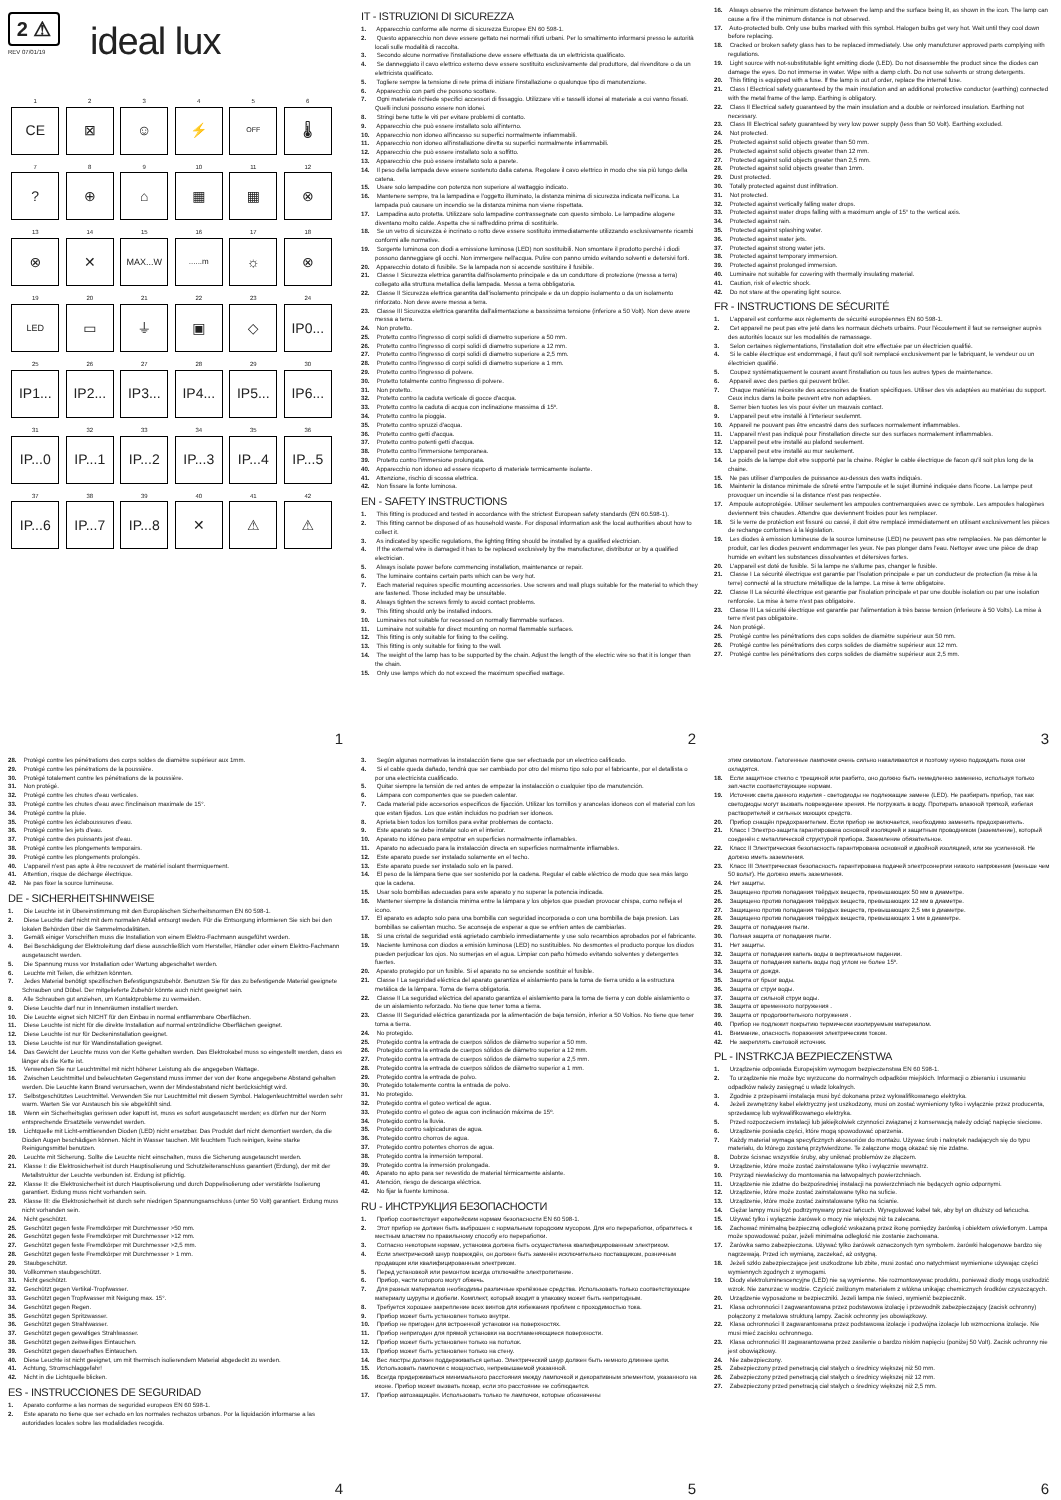2 ⚠
ideal lux
REV 07/01/19
1
CE
2
⊠
3
☺
4
⚡
5
OFF
6
🌡
7
?
8
⊕
9
⌂
10
▦
11
▦
12
⊗
13
⊗
14
✕
15
MAX...W
16
......m
17
☼
18
⊗
19
LED
20
▭
21
⏚
22
▣
23
◇
24
IP0...
25
IP1...
26
IP2...
27
IP3...
28
IP4...
29
IP5...
30
IP6...
31
IP...0
32
IP...1
33
IP...2
34
IP...3
35
IP...4
36
IP...5
37
IP...6
38
IP...7
39
IP...8
40
✕
41
⚠
42
⚠
1
IT - ISTRUZIONI DI SICUREZZA
1. Apparecchio conforme alle norme di sicurezza Europee EN 60 598-1.
2. Questo apparecchio non deve essere gettato nei normali rifiuti urbani. Per lo smaltimento informarsi presso le autorità locali sulle modalità di raccolta.
3. Secondo alcune normative l'installazione deve essere effettuata da un elettricista qualificato.
4. Se danneggiato il cavo elettrico esterno deve essere sostituito esclusivamente dal produttore, dal rivenditore o da un elettricista qualificato.
5. Togliere sempre la tensione di rete prima di iniziare l'installazione o qualunque tipo di manutenzione.
6. Apparecchio con parti che possono scottare.
7. Ogni materiale richiede specifici accessori di fissaggio. Utilizzare viti e tasselli idonei al materiale a cui vanno fissati. Quelli inclusi possono essere non idonei.
8. Stringi bene tutte le viti per evitare problemi di contatto.
9. Apparecchio che può essere installato solo all'interno.
10. Apparecchio non idoneo all'incasso su superfici normalmente infiammabili.
11. Apparecchio non idoneo all'installazione diretta su superfici normalmente infiammabili.
12. Apparecchio che può essere installato solo a soffitto.
13. Apparecchio che può essere installato solo a parete.
14. Il peso della lampada deve essere sostenuto dalla catena. Regolare il cavo elettrico in modo che sia più lungo della catena.
15. Usare solo lampadine con potenza non superiore al wattaggio indicato.
16. Mantenere sempre, tra la lampadina e l'oggetto illuminato, la distanza minima di sicurezza indicata nell'icona. La lampada può causare un incendio se la distanza minima non viene rispettata.
17. Lampadina auto protetta. Utilizzare solo lampadine contrassegnate con questo simbolo. Le lampadine alogene diventano molto calde. Aspetta che si raffreddino prima di sostituirle.
18. Se un vetro di sicurezza è incrinato o rotto deve essere sostituito immediatamente utilizzando esclusivamente ricambi conformi alle normative.
19. Sorgente luminosa con diodi a emissione luminosa (LED) non sostituibili. Non smontare il prodotto perché i diodi possono danneggiare gli occhi. Non immergere nell'acqua. Pulire con panno umido evitando solventi e detersivi forti.
20. Apparecchio dotato di fusibile. Se la lampada non si accende sostituire il fusibile.
21. Classe I Sicurezza elettrica garantita dall'isolamento principale e da un conduttore di protezione (messa a terra) collegato alla struttura metallica della lampada. Messa a terra obbligatoria.
22. Classe II Sicurezza elettrica garantita dall'isolamento principale e da un doppio isolamento o da un isolamento rinforzato. Non deve avere messa a terra.
23. Classe III Sicurezza elettrica garantita dall'alimentazione a bassissima tensione (inferiore a 50 Volt). Non deve avere messa a terra.
24. Non protetto.
25. Protetto contro l'ingresso di corpi solidi di diametro superiore a 50 mm.
26. Protetto contro l'ingresso di corpi solidi di diametro superiore a 12 mm.
27. Protetto contro l'ingresso di corpi solidi di diametro superiore a 2,5 mm.
28. Protetto contro l'ingresso di corpi solidi di diametro superiore a 1 mm.
29. Protetto contro l'ingresso di polvere.
30. Protetto totalmente contro l'ingresso di polvere.
31. Non protetto.
32. Protetto contro la caduta verticale di gocce d'acqua.
33. Protetto contro la caduta di acqua con inclinazione massima di 15º.
34. Protetto contro la pioggia.
35. Protetto contro spruzzi d'acqua.
36. Protetto contro getti d'acqua.
37. Protetto contro potenti getti d'acqua.
38. Protetto contro l'immersione temporanea.
39. Protetto contro l'immersione prolungata.
40. Apparecchio non idoneo ad essere ricoperto di materiale termicamente isolante.
41. Attenzione, rischio di scossa elettrica.
42. Non fissare la fonte luminosa.
EN - SAFETY INSTRUCTIONS
1. This fitting is produced and tested in accordance with the strictest European safety standards (EN 60.598-1).
2. This fitting cannot be disposed of as household waste. For disposal information ask the local authorities about how to collect it.
3. As indicated by specific regulations, the lighting fitting should be installed by a qualified electrician.
4. If the external wire is damaged it has to be replaced exclusively by the manufacturer, distributor or by a qualified electrician.
5. Always isolate power before commencing installation, maintenance or repair.
6. The luminaire contains certain parts which can be very hot.
7. Each material requires specific mounting accessories. Use screws and wall plugs suitable for the material to which they are fastened. Those included may be unsuitable.
8. Always tighten the screws firmly to avoid contact problems.
9. This fitting should only be installed indoors.
10. Luminaires not suitable for recessed on normally flammable surfaces.
11. Luminaire not suitable for direct mounting on normal flammable surfaces.
12. This fitting is only suitable for fixing to the ceiling.
13. This fitting is only suitable for fixing to the wall.
14. The weight of the lamp has to be supported by the chain. Adjust the length of the electric wire so that it is longer than the chain.
15. Only use lamps which do not exceed the maximum specified wattage.
2
16. Always observe the minimum distance between the lamp and the surface being lit, as shown in the icon. The lamp can cause a fire if the minimum distance is not observed.
17. Auto-protected bulb. Only use bulbs marked with this symbol. Halogen bulbs get very hot. Wait until they cool down before replacing.
18. Cracked or broken safety glass has to be replaced immediately. Use only manufcturer approved parts complying with regulations.
19. Light source with not-substitutable light emitting diode (LED). Do not disassemble the product since the diodes can damage the eyes. Do not immerse in water. Wipe with a damp cloth. Do not use solvents or strong detergents.
20. This fitting is equipped with a fuse. If the lamp is out of order, replace the internal fuse.
21. Class I Electrical safety guaranteed by the main insulation and an additional protective conductor (earthing) connected with the metal frame of the lamp. Earthing is obligatory.
22. Class II Electrical safety guaranteed by the main insulation and a double or reinforced insulation. Earthing not necessary.
23. Class III Electrical safety guaranteed by very low power supply (less than 50 Volt). Earthing excluded.
24. Not protected.
25. Protected against solid objects greater than 50 mm.
26. Protected against solid objects greater than 12 mm.
27. Protected against solid objects greater than 2,5 mm.
28. Protected against solid objects greater than 1mm.
29. Dust protected.
30. Totally protected against dust infiltration.
31. Not protected.
32. Protected against vertically falling water drops.
33. Protected against water drops falling with a maximum angle of 15° to the vertical axis.
34. Protected against rain.
35. Protected against splashing water.
36. Protected against water jets.
37. Protected against strong water jets.
38. Protected against temporary immersion.
39. Protected against prolonged immersion.
40. Luminaire not suitable for covering with thermally insulating material.
41. Caution, risk of electric shock.
42. Do not stare at the operating light source.
FR - INSTRUCTIONS DE SÉCURITÉ
1. L'appareil est conforme aux règlements de sécurité européennes EN 60 598-1.
2. Cet appareil ne peut pas etre jeté dans les normaux déchets urbains. Pour l'écoulement il faut se renseigner auprès des autorités locaux sur les modalités de ramassage.
3. Selon certaines règlementations, l'installation doit etre effectuée par un électricien qualifié.
4. Si le cable électrique est endommagé, il faut qu'il soit remplacé exclusivement par le fabriquant, le vendeur ou un électricien qualifié.
5. Coupez systématiquement le courant avant l'installation ou tous les autres types de maintenance.
6. Appareil avec des parties qui peuvent brûler.
7. Chaque matériau nécessite des accessoires de fixation spécifiques. Utiliser des vis adaptées au matériau du support. Ceux inclus dans la boite peuvent etre non adaptées.
8. Serrer bien tuotes les vis pour éviter un mauvais contact.
9. L'appareil peut etre installé à l'interieur seulemnt.
10. Appareil ne pouvant pas être encastré dans des surfaces normalement inflammables.
11. L'appareil n'est pas indiqué pour l'installation directe sur des surfaces normalement inflammables.
12. L'appareil peut etre installé au plafond seulement.
13. L'appareil peut etre installé au mur seulement.
14. Le poids de la lampe doit etre supporté par la chaine. Régler le cable électrique de facon qu'il soit plus long de la chaine.
15. Ne pas utiliser d'ampoules de puissance au-dessus des watts indiqués.
16. Maintenir la distance minimale de sûreté entre l'ampoule et le sujet illuminé indiquée dans l'icone. La lampe peut provoquer un incendie si la distance n'est pas respectée.
17. Ampoule autoprotégée. Utiliser seulement les ampoules contremarquées avec ce symbole. Les ampoules halogènes deviennent très chaudes. Attendre que deviennent froides pour les remplacer.
18. Si le verre de protéction est fissuré ou cassé, il doit étre remplacé immédiatement en utilisant exclusivement les pièces de rechange conformes à la législation.
19. Les diodes à emission lumineuse de la source lumineuse (LED) ne peuvent pas etre remplacées. Ne pas démonter le produit, car les diodes peuvent endommager les yeux. Ne pas plonger dans l'eau. Nettoyer avec une pièce de drap humide en evitant les substances dissolvantes et détersives fortes.
20. L'appareil est doté de fusible. Si la lampe ne s'allume pas, changer le fusible.
21. Classe I La sécurité électrique est garantie par l'isolation principale e par un conducteur de protection (la mise à la terre) connecté al la structure métallique de la lampe. La mise à terre obligatoire.
22. Classe II La sécurité électrique est garantie par l'isolation principale et par une double isolation ou par une isolation renforcée. La mise à terre n'est pas obligatoire.
23. Classe III La sécurité électrique est garantie par l'alimentation à très basse tension (inferieure à 50 Volts). La mise à terre n'est pas obligatoire.
24. Non protégé.
25. Protégé contre les pénétrations des cops solides de diamètre supérieur aux 50 mm.
26. Protégé contre les pénétrations des corps solides de diamètre supérieur aux 12 mm.
27. Protégé contre les pénétrations des corps solides de diamètre supérieur aux 2,5 mm.
3
28. Protégé contre les pénétrations des corps soldes de diamètre supérieur aux 1mm.
29. Protégé contre les pénétrations de la poussière.
30. Protégé totalement contre les pénétrations de la poussière.
31. Non protégé.
32. Protégé contre les chutes d'eau verticales.
33. Protégé contre les chutes d'eau avec l'inclinaison maximale de 15°.
34. Protégé contre la pluie.
35. Protégé contre les éclaboussures d'eau.
36. Protégé contre les jets d'eau.
37. Protégé contre des puissants jest d'eau.
38. Protégé contre les plongements temporairs.
39. Protégé contre les plongements prolongés.
40. L'appareil n'est pas apte à être recouvert de matériel isolant thermiquement.
41. Attention, risque de décharge électrique.
42. Ne pas fixer la source lumineuse.
DE - SICHERHEITSHINWEISE
1. Die Leuchte ist in Übereinstimmung mit den Europäischen Sicherheitsnormen EN 60 598-1.
2. Diese Leuchte darf nicht mit dem normalen Abfall entsorgt weden. Für die Entsorgung informieren Sie sich bei den lokalen Behörden über die Sammelmodalitäten.
3. Gemäß einiger Vorschriften muss die Installation von einem Elektro-Fachmann ausgeführt werden.
4. Bei Beschädigung der Elektroleitung darf diese ausschließlich vom Hersteller, Händler oder einem Elektro-Fachmann ausgetauscht werden.
5. Die Spannung muss vor Installation oder Wartung abgeschaltet werden.
6. Leuchte mit Teilen, die erhitzen könnten.
7. Jedes Material benötigt spezifischen Befestigungszubehör. Benutzen Sie für das zu befestigende Material geeignete Schrauben und Dübel. Der mitgelieferte Zubehör könnte auch nicht geeignet sein.
8. Alle Schrauben gut anziehen, um Kontaktprobleme zu vermeiden.
9. Diese Leuchte darf nur in Innenräumen installiert werden.
10. Die Leuchte eignet sich NICHT für den Einbau in normal entflammbare Oberflächen.
11. Diese Leuchte ist nicht für die direkte Installation auf normal entzündliche Oberflächen geeignet.
12. Diese Leuchte ist nur für Deckeninstallation geeignet.
13. Diese Leuchte ist nur für Wandinstallation geeignet.
14. Das Gewicht der Leuchte muss von der Kette gehalten werden. Das Elektrokabel muss so eingestellt werden, dass es länger als die Kette ist.
15. Verwenden Sie nur Leuchtmittel mit nicht höherer Leistung als die angegeben Wattage.
16. Zwischen Leuchtmittel und beleuchteten Gegenstand muss immer der von der Ikone angegebene Abstand gehalten werden. Die Leuchte kann Brand verursachen, wenn der Mindestabstand nicht berücksichtigt wird.
17. Selbstgeschütztes Leuchtmittel. Verwenden Sie nur Leuchtmittel mit diesem Symbol. Halogenleuchtmittel werden sehr warm. Warten Sie vor Austausch bis sie abgekühlt sind.
18. Wenn ein Sicherheitsglas gerissen oder kaputt ist, muss es sofort ausgetauscht werden; es dürfen nur der Norm entsprechende Ersatzteile verwendet werden.
19. Lichtquelle mit Licht-emittierenden Dioden (LED) nicht ersetzbar. Das Produkt darf nicht demontiert werden, da die Dioden Augen beschädigen können. Nicht in Wasser tauchen. Mit feuchtem Tuch reinigen, keine starke Reinigungsmittel benutzen.
20. Leuchte mit Sicherung. Sollte die Leuchte nicht einschalten, muss die Sicherung ausgetauscht werden.
21. Klasse I: die Elektrosicherheit ist durch Hauptisolierung und Schutzleiteranschluss garantiert (Erdung), der mit der Metallstruktur der Leuchte verbunden ist. Erdung ist pflichtig.
22. Klasse II: die Elektrosicherheit ist durch Hauptisolierung und durch Doppelisolierung oder verstärkte Isolierung garantiert. Erdung muss nicht vorhanden sein.
23. Klasse III: die Elektrosicherheit ist durch sehr niedrigen Spannungsanschluss (unter 50 Volt) garantiert. Erdung muss nicht vorhanden sein.
24. Nicht geschützt.
25. Geschützt gegen feste Fremdkörper mit Durchmesser >50 mm.
26. Geschützt gegen feste Fremdkörper mit Durchmesser >12 mm.
27. Geschützt gegen feste Fremdkörper mit Durchmesser >2,5 mm.
28. Geschützt gegen feste Fremdkörper mit Durchmesser > 1 mm.
29. Staubgeschützt.
30. Vollkommen staubgeschützt.
31. Nicht geschützt.
32. Geschützt gegen Vertikal-Tropfwasser.
33. Geschützt gegen Tropfwasser mit Neigung max. 15°.
34. Geschützt gegen Regen.
35. Geschützt gegen Spritzwasser.
36. Geschützt gegen Strahlwasser.
37. Geschützt gegen gewaltiges Strahlwasser.
38. Geschützt gegen zeitweiliges Eintauchen.
39. Geschützt gegen dauerhaftes Eintauchen.
40. Diese Leuchte ist nicht geeignet, um mit thermisch isolierendem Material abgedeckt zu werden.
41. Achtung, Stromschlaggefahr!
42. Nicht in die Lichtquelle blicken.
ES - INSTRUCCIONES DE SEGURIDAD
1. Aparato conforme a las normas de seguridad europeos EN 60 598-1.
2. Este aparato no tiene que ser echado en los normales rechazos urbanos. Por la liquidación informarse a las autoridades locales sobre las modalidades recogida.
4
3. Según algunas normativas la instalacción tiene que ser efectuada por un electrico calificado.
4. Si el cable queda dañado, tendrá que ser cambiado por otro del mismo tipo solo por el fabricante, por el detallista o por una electricista cualificado.
5. Quitar siempre la tensión de red antes de empezar la instalacción o cualquier tipo de manutención.
6. Lámpara con componentes que se pueden calentar.
7. Cada material pide accesorios especificos de fijacción. Utilizar los tornillos y arancelas idoneos con el material con los que estan fijados. Los que están incluidos no podrian ser idoneos.
8. Aprieta bien todos los tornillos para evitar problemas de contacto.
9. Este aparato se debe instalar solo en el interior.
10. Aparato no idóneo para empotrar en superficies normalmente inflamables.
11. Aparato no adecuado para la instalacción directa en superficies normalmente inflamables.
12. Este aparato puede ser instalado solamente en el techo.
13. Este aparato puede ser instalado solo en la pared.
14. El peso de la lámpara tiene que ser sostenido por la cadena. Regular el cable eléctrico de modo que sea más largo que la cadena.
15. Usar solo bombillas adecuadas para este aparato y no superar la potencia indicada.
16. Mantener siempre la distancia minima entre la lámpara y los objetos que puedan provocar chispa, como refleja el icono.
17. El aparato es adapto solo para una bombilla con seguridad incorporada o con una bombilla de baja presion. Las bombillas se calientan mucho. Se aconseja de esperar a que se enfrien antes de cambiarlas.
18. Si una cristal de seguridad está agrietado cambielo inmediatamente y use solo recambios aprobados por el fabricante.
19. Naciente luminosa con diodos a emisión luminosa (LED) no sustituibles. No desmontes el producto porque los diodos pueden perjudicar los ojos. No sumerjas en el agua. Limpiar con paño húmedo evitando solventes y detergentes fuertes.
20. Aparato protegido por un fusible. Si el aparato no se enciende sostituir el fusible.
21. Classe I La seguridad eléctrica del aparato garantiza el aislamiento para la toma de tierra unido a la estructura metálica de la lámpara. Toma de tierra obligatoria.
22. Classe II La seguridad eléctrica del aparato garantiza el aislamiento para la toma de tierra y con doble aislamiento o de un aislamiento reforzado. No tiene que tener toma a tierra.
23. Classe III Seguridad eléctrica garantizada por la alimentación de baja tensión, inferior a 50 Voltios. No tiene que tener toma a tierra.
24. No protegido.
25. Protegido contra la entrada de cuerpos sòlidos de diàmetro superior a 50 mm.
26. Protegido contra la entrada de cuerpos sòlidos de diàmetro superior a 12 mm.
27. Protegido contra la entrada de cuerpos sòlidos de diàmetro superior a 2,5 mm.
28. Protegido contra la entrada de cuerpos sòlidos de diàmetro superior a 1 mm.
29. Protegido contra la entrada de polvo.
30. Protegido totalemente contra la entrada de polvo.
31. No protegido.
32. Protegido contra el goteo vertical de agua.
33. Protegido contro el goteo de agua con inclinación máxima de 15º.
34. Protegido contro la lluvia.
35. Protegido contro salpicaduras de agua.
36. Protegido contro chorros de agua.
37. Protegido contro potentes chorros de agua.
38. Protegido contra la inmersión temporal.
39. Protegido contra la inmersión prolongada.
40. Aparato no apto para ser revestido de material térmicamente aislante.
41. Atención, riesgo de descarga eléctrica.
42. No fijar la fuente luminosa.
RU - ИНСТРУКЦИЯ БЕЗОПАСНОСТИ
1. Прибор соответствует европейским нормам безопасности EN 60 598-1.
2. Этот прибор не должен быть выброшен с нормальным городским мусором. Для его переработки, обратитесь к местным властям по правильному способу его переработки.
3. Согласно некоторым нормам, установка должна быть осуществлена квалифицированным электриком.
4. Если электрический шнур повреждён, он должен быть заменён исключительно поставщиком, розничным продавцом или квалифицированным электриком.
5. Перед установкой или ремонтом всегда отключайте электропитание.
6. Прибор, части которого могут обжечь.
7. Для разных материалов необходимы различные крепёжные средства. Использовать только соответствующие материалу шурупы и дюбели. Комплект, который входит в упаковку может быть непригодным.
8. Требуется хорошее закрепление всех винтов для избежания проблем с проходимостью тока.
9. Прибор может быть установлен только внутри.
10. Прибор не пригоден для встроенной установки на поверхностях.
11. Прибор непригоден для прямой установки на воспламеняющиеся поверхности.
12. Прибор может быть установлен только на потолок.
13. Прибор может быть установлен только на стену.
14. Вес люстры должен поддерживаться цепью. Электрический шнур должен быть немного длиннее цепи.
15. Использовать лампочки с мощностью, непревышаемой указанной.
16. Всегда придерживаться минимального расстояния между лампочкой и декоративным элементом, указанного на иконе. Прибор может вызвать пожар, если это расстояние не соблюдается.
17. Прибор автозащищён. Использовать только те лампочки, которые обозначены
5
этим символом. Галогенные лампочки очень сильно накаливаются и поэтому нужно подождать пока они охладятся.
18. Если защитное стекло с трещиной или разбито, оно должно быть немедленно заменено, используя только зап.части соответствующие нормам.
19. Источник света данного изделия - светодиоды не подлежащие замене (LED). Не разбирать прибор, так как светодиоды могут вызвать повреждение зрения. Не погружать в воду. Протирать влажной тряпкой, избегая растворителей и сильных моющих средств.
20. Прибор снащён предохранителем. Если прибор не включается, необходимо заменить предохранитель.
21. Класс I Электро-защита гарантирована основной изоляцией и защитным проводником (заземление), который соеденён с металлической структурой прибора. Заземление обязательное.
22. Класс II Электрическая безопасность гарантирована основной и двойной изоляцией, или же усиленной. Не должно иметь заземления.
23. Класс III Электрическая безопасность гарантирована подачей электроэнергии низкого напряжения (меньше чем 50 вольт). Не должно иметь заземления.
24. Нет защиты.
25. Защищено против попадания твёрдых веществ, превышающих 50 мм в диаметре.
26. Защищено против попадания твёрдых веществ, превышающих 12 мм в диаметре.
27. Защищено против попадания твёрдых веществ, превышающих 2,5 мм в диаметре.
28. Защищено против попадания твёрдых веществ, превышающих 1 мм в диаметре.
29. Защита от попадания пыли.
30. Полная защита от попадания пыли.
31. Нет защиты.
32. Защита от попадания капель воды в вертикальном падении.
33. Защита от попадания капель воды под углом не более 15º.
34. Защита от дождя.
35. Защита от брызг воды.
36. Защита от струи воды.
37. Защита от сильной струи воды.
38. Защита от временного погружения .
39. Защита от продолжительного погружения .
40. Прибор не подлежит покрытию термически изолируемым материалом.
41. Внимание, опасность поражения электрическим током.
42. Не закреплять световой источник.
PL - INSTRKCJA BEZPIECZEŃSTWA
1. Urządzenie odpowiada Europejskim wymogom bezpieczenstwa EN 60 598-1.
2. To urządzenie nie może byc wyrzucone do normalnych odpadków miejskich. Informacji o zbieraniu i usuwaniu odpadków należy zasięgnąć u władz lokalnych.
3. Zgodnie z przepisami instalacja musi być dokonana przez wykwalifikowanego elektryka.
4. Jeżeli zewnętrzny kabel elektryczny jest uszkodzony, musi on zostać wymieniony tylko i wyłącznie przez producenta, sprzedawcę lub wykwalifikowanego elektryka.
5. Przed rozpoczeciem instalacji lub jakiejkolwiek czynności związanej z konserwacją należy odciąć napięcie sieciowe.
6. Urządzenie posiada części, które mogą spowodować oparzenia.
7. Każdy materiał wymaga specyficznych akcesoriów do montażu. Używac śrub i nakrętek nadających się do typu materiału, do którego zostaną przytwierdzone. Te załączone mogą okazać się nie zdatne.
8. Dobrze ścisnac wszystkie śruby, aby uniknać problemów ze złączem.
9. Urządzenie, które może zostać zainstalowane tylko i wyłącznie wewnątrz.
10. Przyrząd niewłaściwy do montowania na łatwopalnych powierzchniach.
11. Urządzenie nie zdatne do bezpośredniej instalacji na powierzchniach nie będących ognio odpornymi.
12. Urządzenie, które może zostać zainstalowane tylko na suficie.
13. Urządzenie, które może zostać zainstalowane tylko na ścianie.
14. Ciężar lampy musi być podtrzymywany przez łańcuch. Wyregulować kabel tak, aby był on dłuższy od łańcucha.
15. Używać tylko i wyłącznie żarówek o mocy nie większej niż ta zalecana.
16. Zachować minimalną bezpieczną odległość wskazaną przez ikonę pomiędzy żarówką i obiektem oświetlonym. Lampa może spowodować pożar, jeżeli minimalna odległość nie zostanie zachowana.
17. Żarówka samo zabezpieczona. Używać tylko żarówek oznaczonych tym symbolem. żarówki halogenowe bardzo się nagrzewają. Przed ich wymianą, zaczekać, aż ostygną.
18. Jeżeli szkło zabezpieczające jest uszkodzone lub zbite, musi zostać ono natychmiast wymienione używając części wymiennych zgodnych z wymogami.
19. Diody elektroluminescencyjne (LED) nie są wymienne. Nie rozmontowywac produktu, ponieważ diody mogą uszkodzić wzrok. Nie zanurzac w wodzie. Czyścić zwilżonym materiałem z włókna unikając chemicznych środków czyszczących.
20. Urządzenie wyposażone w bezpieczniki. Jezeli lampa nie świeci, wymienić bezpiecznik.
21. Klasa ochronności I zagwarantowana przez podstawowa izolację i przewodnik zabezpieczający (zacisk ochronny) połączony z metalowa strukturą lampy. Zacisk ochronny jes obowiązkowy.
22. Klasa ochronności II zagwarantowana przez podstawowa izolacje i podwójna izolacje lub wzmocniona izolacje. Nie musi mieć zacisku ochronnego.
23. Klasa ochronności III zagwarantowana przez zasilenie o bardzo niskim napięciu (poniżej 50 Volt). Zacisk ochronny nie jest obowiązkowy.
24. Nie zabezpieczony.
25. Zabezpieczony przed penetracją ciał stałych o średnicy większej niż 50 mm.
26. Zabezpieczony przed penetracją ciał stałych o średnicy większej niż 12 mm.
27. Zabezpieczony przed penetracją ciał stałych o średnicy większej niż 2,5 mm.
6